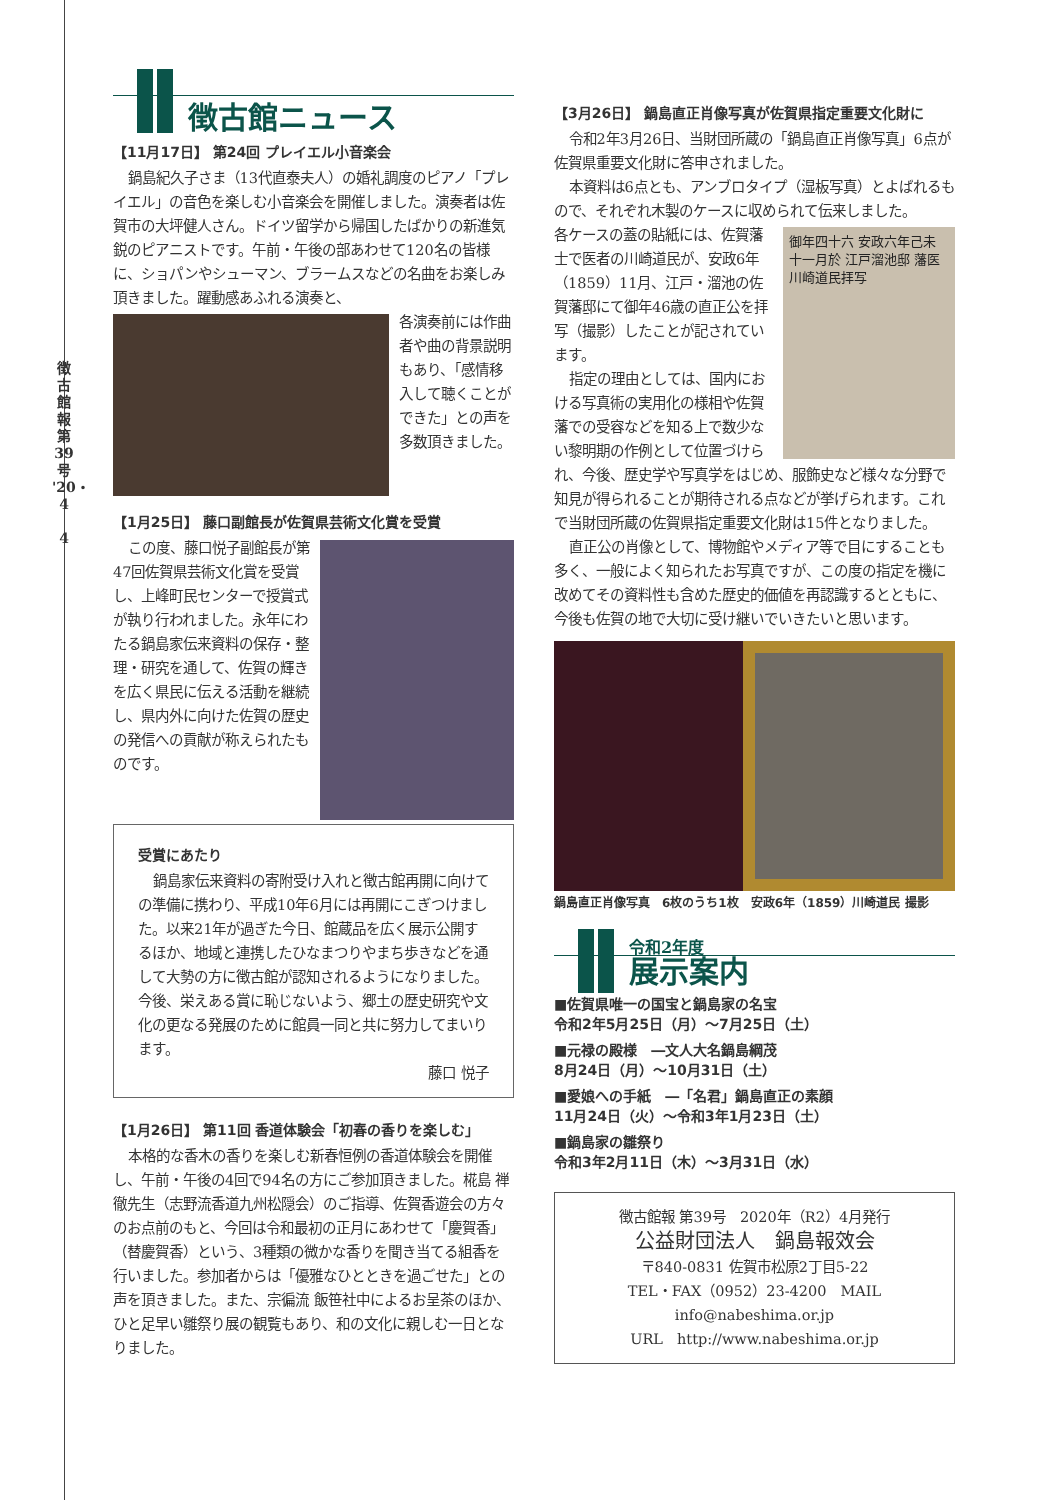徴古館報 第39号 '20・4
4
徴古館ニュース
【11月17日】 第24回 プレイエル小音楽会
鍋島紀久子さま（13代直泰夫人）の婚礼調度のピアノ「プレイエル」の音色を楽しむ小音楽会を開催しました。演奏者は佐賀市の大坪健人さん。ドイツ留学から帰国したばかりの新進気鋭のピアニストです。午前・午後の部あわせて120名の皆様に、ショパンやシューマン、ブラームスなどの名曲をお楽しみ頂きました。躍動感あふれる演奏と、
各演奏前には作曲者や曲の背景説明もあり、「感情移入して聴くことができた」との声を多数頂きました。
【1月25日】 藤口副館長が佐賀県芸術文化賞を受賞
この度、藤口悦子副館長が第47回佐賀県芸術文化賞を受賞し、上峰町民センターで授賞式が執り行われました。永年にわたる鍋島家伝来資料の保存・整理・研究を通して、佐賀の輝きを広く県民に伝える活動を継続し、県内外に向けた佐賀の歴史の発信への貢献が称えられたものです。
受賞にあたり
鍋島家伝来資料の寄附受け入れと徴古館再開に向けての準備に携わり、平成10年6月には再開にこぎつけました。以来21年が過ぎた今日、館蔵品を広く展示公開するほか、地域と連携したひなまつりやまち歩きなどを通して大勢の方に徴古館が認知されるようになりました。今後、栄えある賞に恥じないよう、郷土の歴史研究や文化の更なる発展のために館員一同と共に努力してまいります。
藤口 悦子
【1月26日】 第11回 香道体験会「初春の香りを楽しむ」
本格的な香木の香りを楽しむ新春恒例の香道体験会を開催し、午前・午後の4回で94名の方にご参加頂きました。椛島 禅徹先生（志野流香道九州松隠会）のご指導、佐賀香遊会の方々のお点前のもと、今回は令和最初の正月にあわせて「慶賀香」（替慶賀香）という、3種類の微かな香りを聞き当てる組香を行いました。参加者からは「優雅なひとときを過ごせた」との声を頂きました。また、宗徧流 飯笹社中によるお呈茶のほか、ひと足早い雛祭り展の観覧もあり、和の文化に親しむ一日となりました。
【3月26日】 鍋島直正肖像写真が佐賀県指定重要文化財に
令和2年3月26日、当財団所蔵の「鍋島直正肖像写真」6点が佐賀県重要文化財に答申されました。
本資料は6点とも、アンブロタイプ（湿板写真）とよばれるもので、それぞれ木製のケースに収められて伝来しました。
御年四十六 安政六年己未十一月於 江戸溜池邸 藩医川崎道民拝写
各ケースの蓋の貼紙には、佐賀藩士で医者の川崎道民が、安政6年（1859）11月、江戸・溜池の佐賀藩邸にて御年46歳の直正公を拝写（撮影）したことが記されています。
指定の理由としては、国内における写真術の実用化の様相や佐賀藩での受容などを知る上で数少ない黎明期の作例として位置づけられ、今後、歴史学や写真学をはじめ、服飾史など様々な分野で知見が得られることが期待される点などが挙げられます。これで当財団所蔵の佐賀県指定重要文化財は15件となりました。
直正公の肖像として、博物館やメディア等で目にすることも多く、一般によく知られたお写真ですが、この度の指定を機に改めてその資料性も含めた歴史的価値を再認識するとともに、今後も佐賀の地で大切に受け継いでいきたいと思います。
鍋島直正肖像写真　6枚のうち1枚　安政6年（1859）川崎道民 撮影
令和2年度
展示案内
■佐賀県唯一の国宝と鍋島家の名宝
令和2年5月25日（月）～7月25日（土）
■元禄の殿様　―文人大名鍋島綱茂
8月24日（月）～10月31日（土）
■愛娘への手紙　―「名君」鍋島直正の素顔
11月24日（火）～令和3年1月23日（土）
■鍋島家の雛祭り
令和3年2月11日（木）～3月31日（水）
徴古館報 第39号　2020年（R2）4月発行
公益財団法人　鍋島報效会
〒840-0831 佐賀市松原2丁目5-22
TEL・FAX（0952）23-4200　MAIL info@nabeshima.or.jp
URL　http://www.nabeshima.or.jp